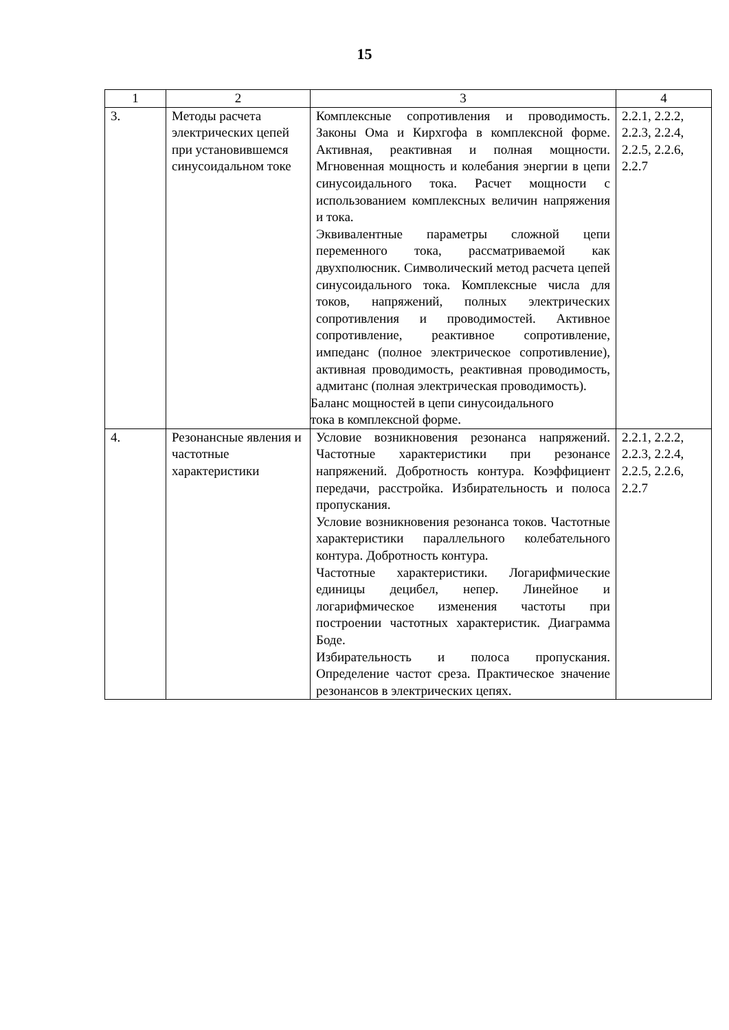15
| 1 | 2 | 3 | 4 |
| --- | --- | --- | --- |
| 3. | Методы расчета электрических цепей при установившемся синусоидальном токе | Комплексные сопротивления и проводимость. Законы Ома и Кирхгофа в комплексной форме. Активная, реактивная и полная мощности. Мгновенная мощность и колебания энергии в цепи синусоидального тока. Расчет мощности с использованием комплексных величин напряжения и тока. Эквивалентные параметры сложной цепи переменного тока, рассматриваемой как двухполюсник. Символический метод расчета цепей синусоидального тока. Комплексные числа для токов, напряжений, полных электрических сопротивления и проводимостей. Активное сопротивление, реактивное сопротивление, импеданс (полное электрическое сопротивление), активная проводимость, реактивная проводимость, адмитанс (полная электрическая проводимость). Баланс мощностей в цепи синусоидального тока в комплексной форме. | 2.2.1, 2.2.2, 2.2.3, 2.2.4, 2.2.5, 2.2.6, 2.2.7 |
| 4. | Резонансные явления и частотные характеристики | Условие возникновения резонанса напряжений. Частотные характеристики при резонансе напряжений. Добротность контура. Коэффициент передачи, расстройка. Избирательность и полоса пропускания. Условие возникновения резонанса токов. Частотные характеристики параллельного колебательного контура. Добротность контура. Частотные характеристики. Логарифмические единицы децибел, непер. Линейное и логарифмическое изменения частоты при построении частотных характеристик. Диаграмма Боде. Избирательность и полоса пропускания. Определение частот среза. Практическое значение резонансов в электрических цепях. | 2.2.1, 2.2.2, 2.2.3, 2.2.4, 2.2.5, 2.2.6, 2.2.7 |